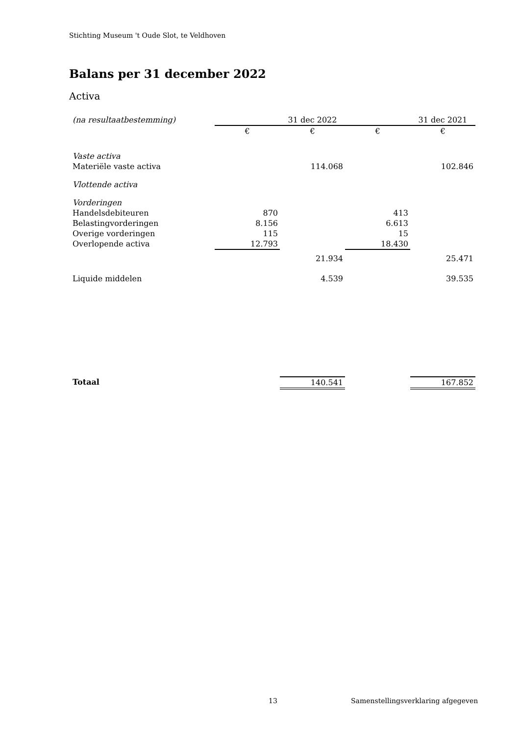Stichting Museum 't Oude Slot, te Veldhoven
Balans per 31 december 2022
Activa
| (na resultaatbestemming) | | 31 dec 2022 | | 31 dec 2021 |
| | € | € | € | € |
| Vaste activa | | | | |
| Materiële vaste activa | | 114.068 | | 102.846 |
| Vlottende activa | | | | |
| Vorderingen | | | | |
| Handelsdebiteuren | 870 | | 413 | |
| Belastingvorderingen | 8.156 | | 6.613 | |
| Overige vorderingen | 115 | | 15 | |
| Overlopende activa | 12.793 | | 18.430 | |
| | | 21.934 | | 25.471 |
| Liquide middelen | | 4.539 | | 39.535 |
| Totaal | | 140.541 | | 167.852 |
13
Samenstellingsverklaring afgegeven